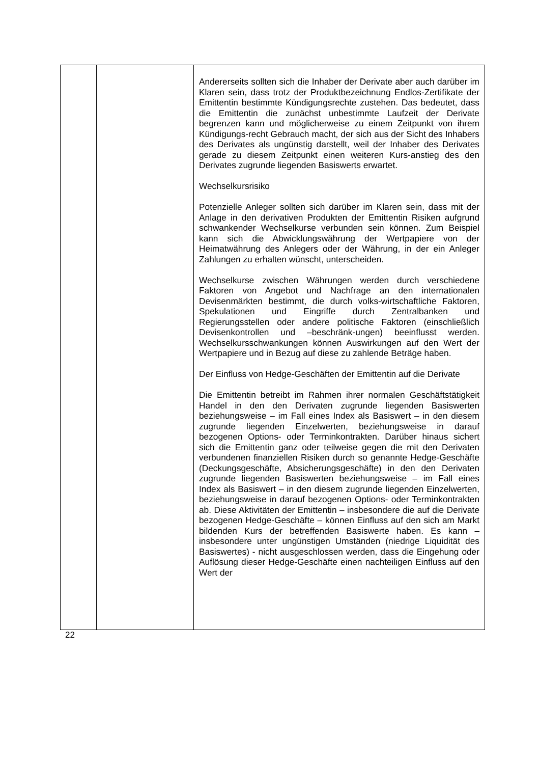| | | Andererseits sollten sich die Inhaber der Derivate aber auch darüber im Klaren sein, dass trotz der Produktbezeichnung Endlos-Zertifikate der Emittentin bestimmte Kündigungsrechte zustehen. Das bedeutet, dass die Emittentin die zunächst unbestimmte Laufzeit der Derivate begrenzen kann und möglicherweise zu einem Zeitpunkt von ihrem Kündigungs-recht Gebrauch macht, der sich aus der Sicht des Inhabers des Derivates als ungünstig darstellt, weil der Inhaber des Derivates gerade zu diesem Zeitpunkt einen weiteren Kurs-anstieg des den Derivates zugrunde liegenden Basiswerts erwartet. Wechselkursrisiko Potenzielle Anleger sollten sich darüber im Klaren sein, dass mit der Anlage in den derivativen Produkten der Emittentin Risiken aufgrund schwankender Wechselkurse verbunden sein können. Zum Beispiel kann sich die Abwicklungswährung der Wertpapiere von der Heimatwährung des Anlegers oder der Währung, in der ein Anleger Zahlungen zu erhalten wünscht, unterscheiden. Wechselkurse zwischen Währungen werden durch verschiedene Faktoren von Angebot und Nachfrage an den internationalen Devisenmärkten bestimmt, die durch volks-wirtschaftliche Faktoren, Spekulationen und Eingriffe durch Zentralbanken und Regierungsstellen oder andere politische Faktoren (einschließlich Devisenkontrollen und –beschränk-ungen) beeinflusst werden. Wechselkursschwankungen können Auswirkungen auf den Wert der Wertpapiere und in Bezug auf diese zu zahlende Beträge haben. Der Einfluss von Hedge-Geschäften der Emittentin auf die Derivate Die Emittentin betreibt im Rahmen ihrer normalen Geschäftstätigkeit Handel in den den Derivaten zugrunde liegenden Basiswerten beziehungsweise – im Fall eines Index als Basiswert – in den diesem zugrunde liegenden Einzelwerten, beziehungsweise in darauf bezogenen Options- oder Terminkontrakten. Darüber hinaus sichert sich die Emittentin ganz oder teilweise gegen die mit den Derivaten verbundenen finanziellen Risiken durch so genannte Hedge-Geschäfte (Deckungsgeschäfte, Absicherungsgeschäfte) in den den Derivaten zugrunde liegenden Basiswerten beziehungsweise – im Fall eines Index als Basiswert – in den diesem zugrunde liegenden Einzelwerten, beziehungsweise in darauf bezogenen Options- oder Terminkontrakten ab. Diese Aktivitäten der Emittentin – insbesondere die auf die Derivate bezogenen Hedge-Geschäfte – können Einfluss auf den sich am Markt bildenden Kurs der betreffenden Basiswerte haben. Es kann – insbesondere unter ungünstigen Umständen (niedrige Liquidität des Basiswertes) - nicht ausgeschlossen werden, dass die Eingehung oder Auflösung dieser Hedge-Geschäfte einen nachteiligen Einfluss auf den Wert der |
22